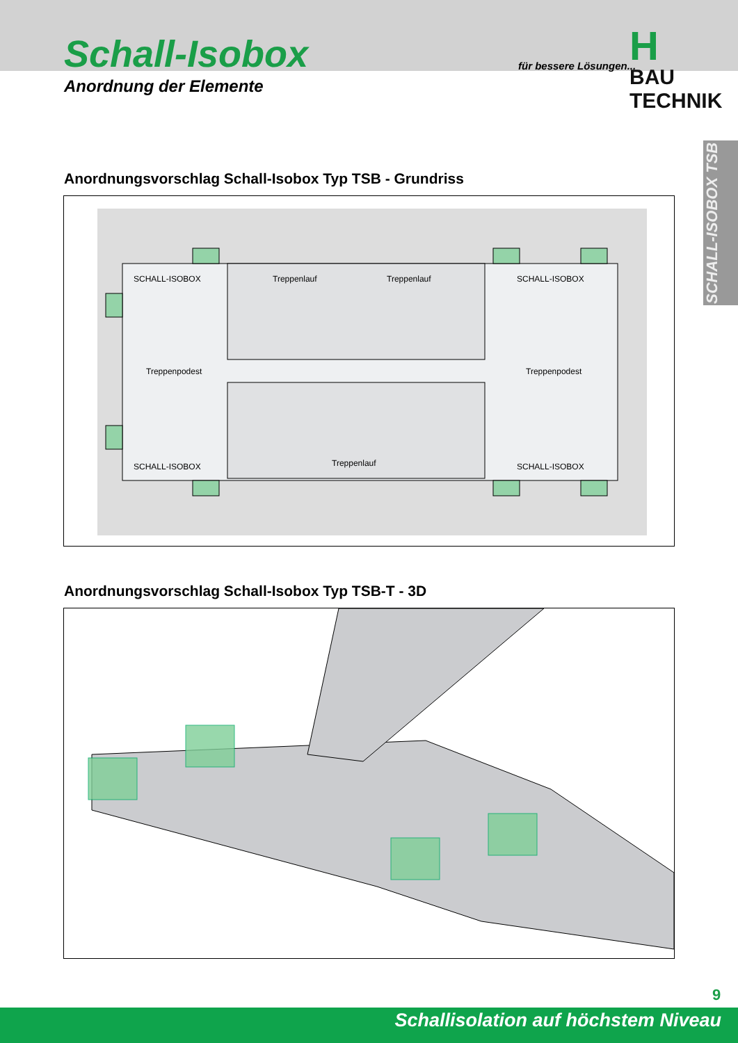Schall-Isobox
Anordnung der Elemente
für bessere Lösungen...
H
BAU TECHNIK
SCHALL-ISOBOX TSB
Anordnungsvorschlag Schall-Isobox Typ TSB - Grundriss
SCHALL-ISOBOX Treppenlauf Treppenlauf SCHALL-ISOBOX
Treppenpodest Treppenpodest
SCHALL-ISOBOX Treppenlauf SCHALL-ISOBOX
Anordnungsvorschlag Schall-Isobox Typ TSB-T - 3D
9
Schallisolation auf höchstem Niveau